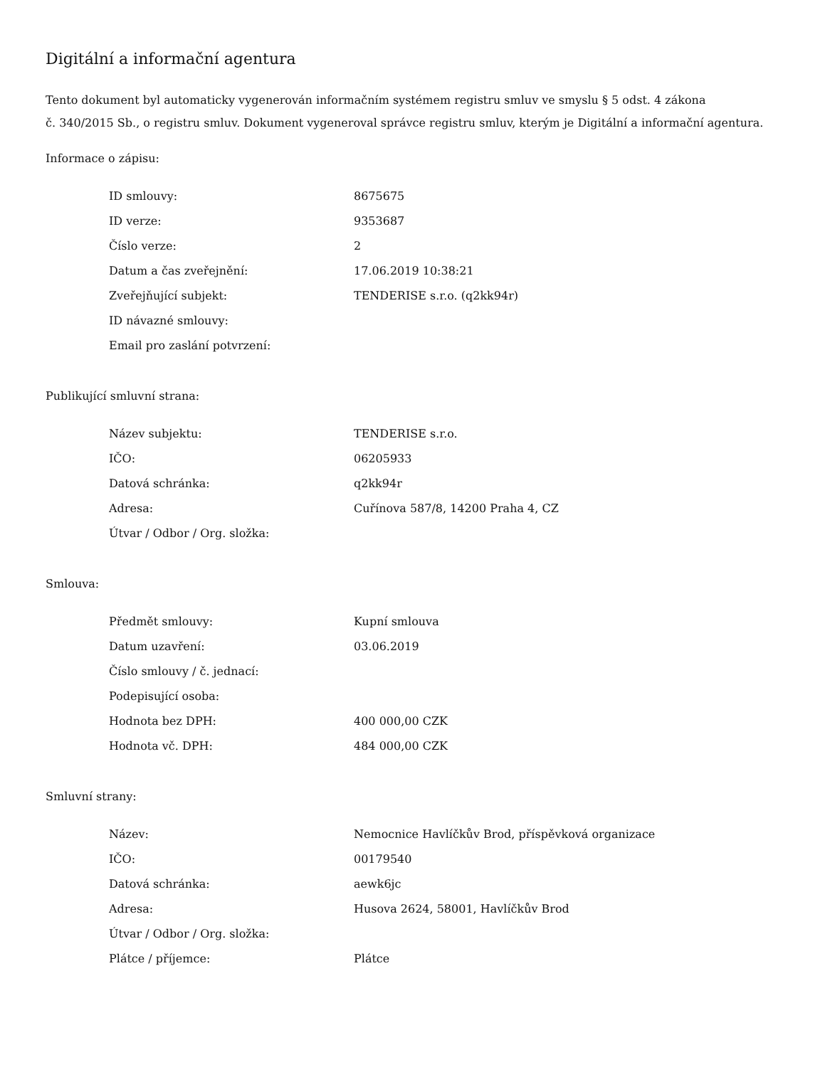Digitální a informační agentura
Tento dokument byl automaticky vygenerován informačním systémem registru smluv ve smyslu § 5 odst. 4 zákona
č. 340/2015 Sb., o registru smluv. Dokument vygeneroval správce registru smluv, kterým je Digitální a informační agentura.
Informace o zápisu:
| ID smlouvy: | 8675675 |
| ID verze: | 9353687 |
| Číslo verze: | 2 |
| Datum a čas zveřejnění: | 17.06.2019 10:38:21 |
| Zveřejňující subjekt: | TENDERISE s.r.o. (q2kk94r) |
| ID návazné smlouvy: | |
| Email pro zaslání potvrzení: | |
Publikující smluvní strana:
| Název subjektu: | TENDERISE s.r.o. |
| IČO: | 06205933 |
| Datová schránka: | q2kk94r |
| Adresa: | Cuřínova 587/8, 14200 Praha 4, CZ |
| Útvar / Odbor / Org. složka: | |
Smlouva:
| Předmět smlouvy: | Kupní smlouva |
| Datum uzavření: | 03.06.2019 |
| Číslo smlouvy / č. jednací: | |
| Podepisující osoba: | |
| Hodnota bez DPH: | 400 000,00 CZK |
| Hodnota vč. DPH: | 484 000,00 CZK |
Smluvní strany:
| Název: | Nemocnice Havlíčkův Brod, příspěvková organizace |
| IČO: | 00179540 |
| Datová schránka: | aewk6jc |
| Adresa: | Husova 2624, 58001, Havlíčkův Brod |
| Útvar / Odbor / Org. složka: | |
| Plátce / příjemce: | Plátce |